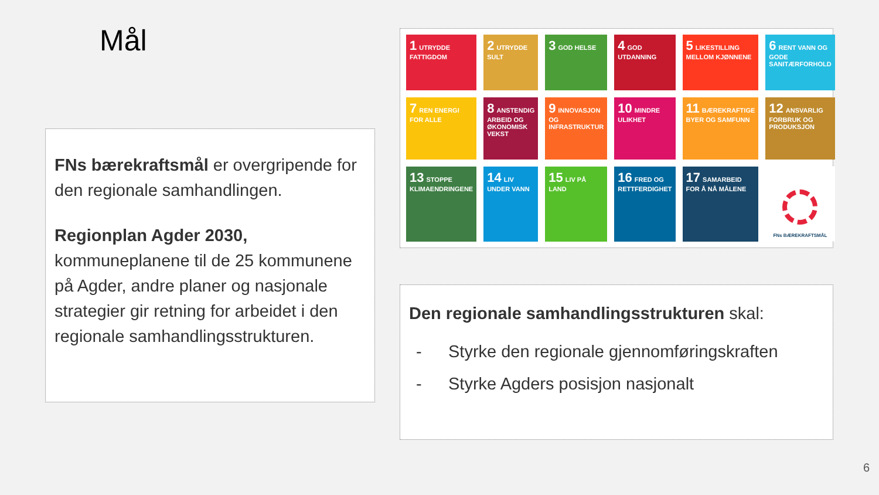Mål
FNs bærekraftsmål er overgripende for den regionale samhandlingen.
Regionplan Agder 2030, kommuneplanene til de 25 kommunene på Agder, andre planer og nasjonale strategier gir retning for arbeidet i den regionale samhandlingsstrukturen.
1 UTRYDDE FATTIGDOM
2 UTRYDDE SULT
3 GOD HELSE
4 GOD UTDANNING
5 LIKESTILLING MELLOM KJØNNENE
6 RENT VANN OG GODE SANITÆRFORHOLD
7 REN ENERGI FOR ALLE
8 ANSTENDIG ARBEID OG ØKONOMISK VEKST
9 INNOVASJON OG INFRASTRUKTUR
10 MINDRE ULIKHET
11 BÆREKRAFTIGE BYER OG SAMFUNN
12 ANSVARLIG FORBRUK OG PRODUKSJON
13 STOPPE KLIMAENDRINGENE
14 LIV UNDER VANN
15 LIV PÅ LAND
16 FRED OG RETTFERDIGHET
17 SAMARBEID FOR Å NÅ MÅLENE
FNs BÆREKRAFTSMÅL
Den regionale samhandlingsstrukturen skal:
- Styrke den regionale gjennomføringskraften
- Styrke Agders posisjon nasjonalt
6